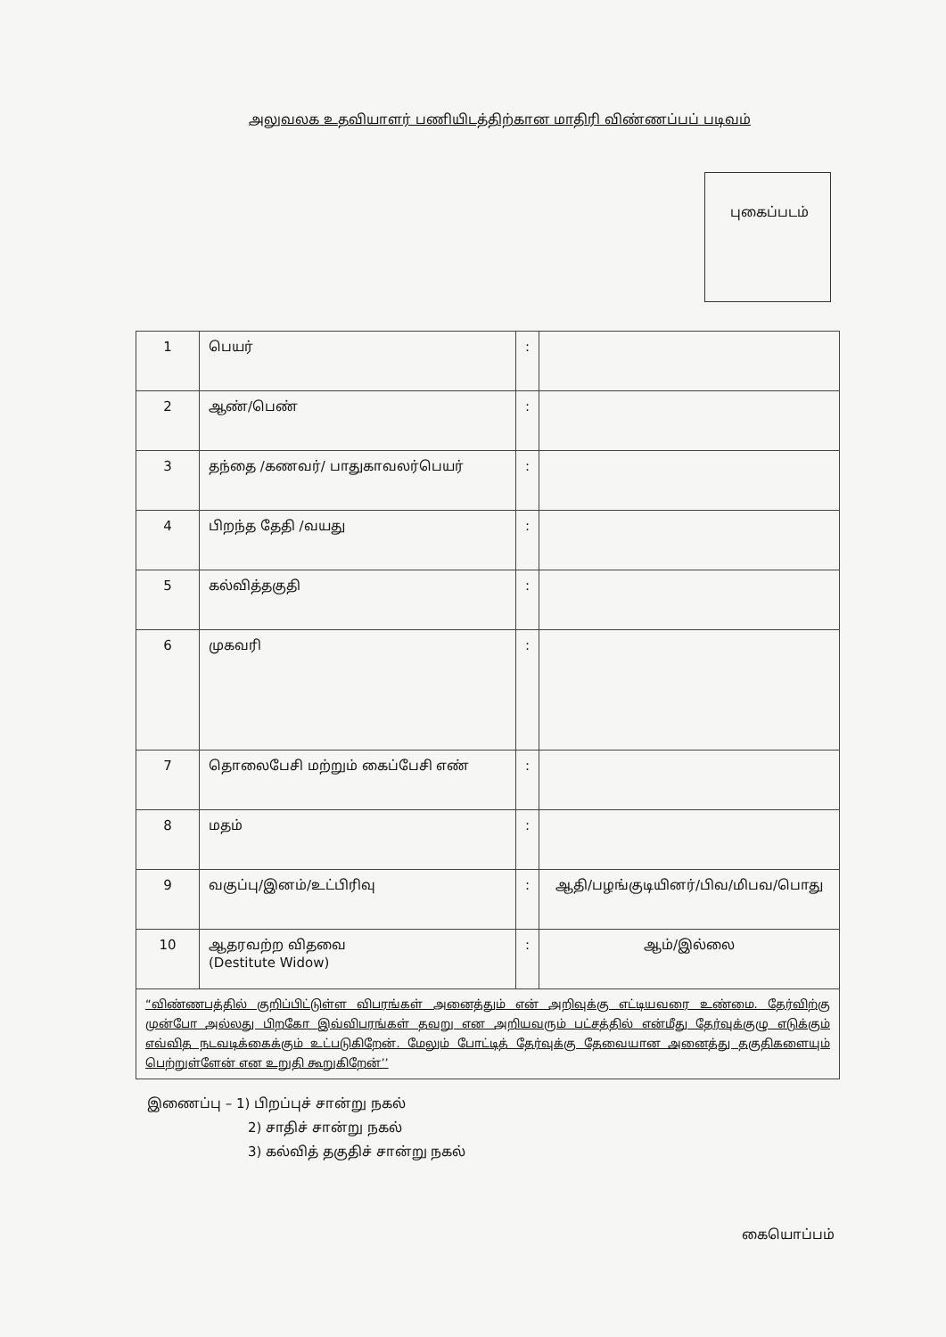அலுவலக உதவியாளர் பணியிடத்திற்கான மாதிரி விண்ணப்பப் படிவம்
புகைப்படம்
| 1 | பெயர் | : | |
| 2 | ஆண்/பெண் | : | |
| 3 | தந்தை /கணவர்/ பாதுகாவலர்பெயர் | : | |
| 4 | பிறந்த தேதி /வயது | : | |
| 5 | கல்வித்தகுதி | : | |
| 6 | முகவரி | : | |
| 7 | தொலைபேசி மற்றும் கைப்பேசி எண் | : | |
| 8 | மதம் | : | |
| 9 | வகுப்பு/இனம்/உட்பிரிவு | : | ஆதி/பழங்குடியினர்/பிவ/மிபவ/பொது |
| 10 | ஆதரவற்ற விதவை (Destitute Widow) | : | ஆம்/இல்லை |
| “விண்ணபத்தில் குறிப்பிட்டுள்ள விபரங்கள் அனைத்தும் என் அறிவுக்கு எட்டியவரை உண்மை. தேர்விற்கு முன்போ அல்லது பிறகோ இவ்விபரங்கள் தவறு என அறியவரும் பட்சத்தில் என்மீது தேர்வுக்குழு எடுக்கும் எவ்வித நடவடிக்கைக்கும் உட்படுகிறேன். மேலும் போட்டித் தேர்வுக்கு தேவையான அனைத்து தகுதிகளையும் பெற்றுள்ளேன் என உறுதி கூறுகிறேன்’’ | | | |
இணைப்பு – 1) பிறப்புச் சான்று நகல்
2) சாதிச் சான்று நகல்
3) கல்வித் தகுதிச் சான்று நகல்
கையொப்பம்